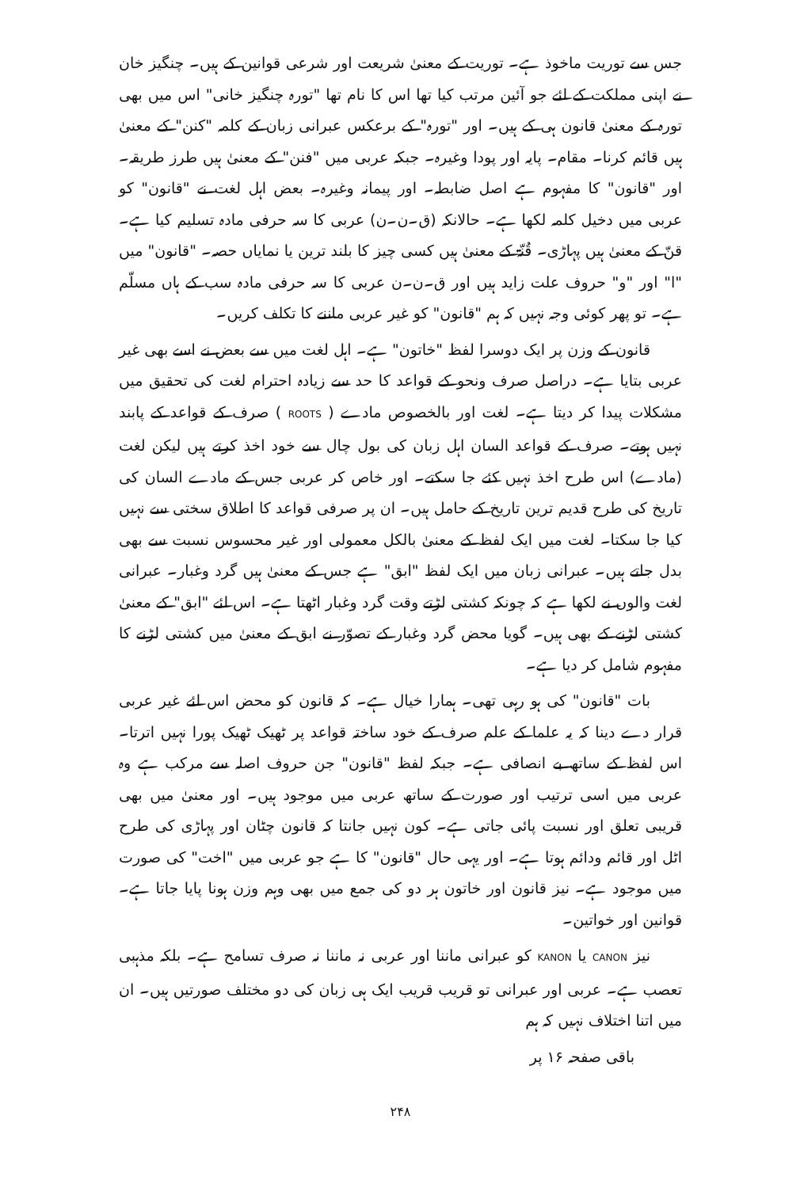جس سے توریت ماخوذ ہے۔ توریت کے معنیٰ شریعت اور شرعی قوانین کے ہیں۔ چنگیز خان نے اپنی مملکت کے لئے جو آئین مرتب کیا تھا اس کا نام تھا "تورہ چنگیز خانی" اس میں بھی تورہ کے معنیٰ قانون ہی کے ہیں۔ اور "تورہ" کے برعکس عبرانی زبان کے کلمہ "کنن" کے معنیٰ ہیں قائم کرنا۔ مقام۔ پایہ اور پودا وغیرہ۔ جبکہ عربی میں "فنن" کے معنیٰ ہیں طرز طریقہ۔ اور "قانون" کا مفہوم ہے اصل ضابطہ۔ اور پیمانہ وغیرہ۔ بعض اہل لغت نے "قانون" کو عربی میں دخیل کلمہ لکھا ہے۔ حالانکہ (ق۔ن۔ن) عربی کا سہ حرفی مادہ تسلیم کیا ہے۔ قنّ کے معنیٰ ہیں پہاڑی۔ قُنّۃ کے معنیٰ ہیں کسی چیز کا بلند ترین یا نمایاں حصہ۔ "قانون" میں "ا" اور "و" حروف علت زاید ہیں اور ق۔ن۔ن عربی کا سہ حرفی مادہ سب کے ہاں مسلّم ہے۔ تو پھر کوئی وجہ نہیں کہ ہم "قانون" کو غیر عربی ماننے کا تکلف کریں۔
قانون کے وزن پر ایک دوسرا لفظ "خاتون" ہے۔ اہل لغت میں سے بعض نے اسے بھی غیر عربی بتایا ہے۔ دراصل صرف ونحو کے قواعد کا حد سے زیادہ احترام لغت کی تحقیق میں مشکلات پیدا کر دیتا ہے۔ لغت اور بالخصوص مادے ( ROOTS ) صرف کے قواعد کے پابند نہیں ہوتے۔ صرف کے قواعد السان اہل زبان کی بول چال سے خود اخذ کرتے ہیں لیکن لغت (مادے) اس طرح اخذ نہیں کئے جا سکتے۔ اور خاص کر عربی جس کے مادے السان کی تاریخ کی طرح قدیم ترین تاریخ کے حامل ہیں۔ ان پر صرفی قواعد کا اطلاق سختی سے نہیں کیا جا سکتا۔ لغت میں ایک لفظ کے معنیٰ بالکل معمولی اور غیر محسوس نسبت سے بھی بدل جاتے ہیں۔ عبرانی زبان میں ایک لفظ "ابق" ہے جس کے معنیٰ ہیں گرد وغبار۔ عبرانی لغت والوں نے لکھا ہے کہ چونکہ کشتی لڑتے وقت گرد وغبار اٹھتا ہے۔ اس لئے "ابق" کے معنیٰ کشتی لڑنے کے بھی ہیں۔ گویا محض گرد وغبار کے تصوّر نے ابق کے معنیٰ میں کشتی لڑنے کا مفہوم شامل کر دیا ہے۔
بات "قانون" کی ہو رہی تھی۔ ہمارا خیال ہے۔ کہ قانون کو محض اس لئے غیر عربی قرار دے دینا کہ یہ علما کے علم صرف کے خود ساختہ قواعد پر ٹھیک ٹھیک پورا نہیں اترتا۔ اس لفظ کے ساتھ بے انصافی ہے۔ جبکہ لفظ "قانون" جن حروف اصلہ سے مرکب ہے وہ عربی میں اسی ترتیب اور صورت کے ساتھ عربی میں موجود ہیں۔ اور معنیٰ میں بھی قریبی تعلق اور نسبت پائی جاتی ہے۔ کون نہیں جانتا کہ قانون چٹان اور پہاڑی کی طرح اٹل اور قائم ودائم ہوتا ہے۔ اور یہی حال "قانون" کا ہے جو عربی میں "اخت" کی صورت میں موجود ہے۔ نیز قانون اور خاتون ہر دو کی جمع میں بھی وہم وزن ہونا پایا جاتا ہے۔ قوانین اور خواتین۔
نیز CANON یا KANON کو عبرانی ماننا اور عربی نہ ماننا نہ صرف تسامح ہے۔ بلکہ مذہبی تعصب ہے۔ عربی اور عبرانی تو قریب قریب ایک ہی زبان کی دو مختلف صورتیں ہیں۔ ان میں اتنا اختلاف نہیں کہ ہم
باقی صفحہ ۱۶ پر
۲۴۸